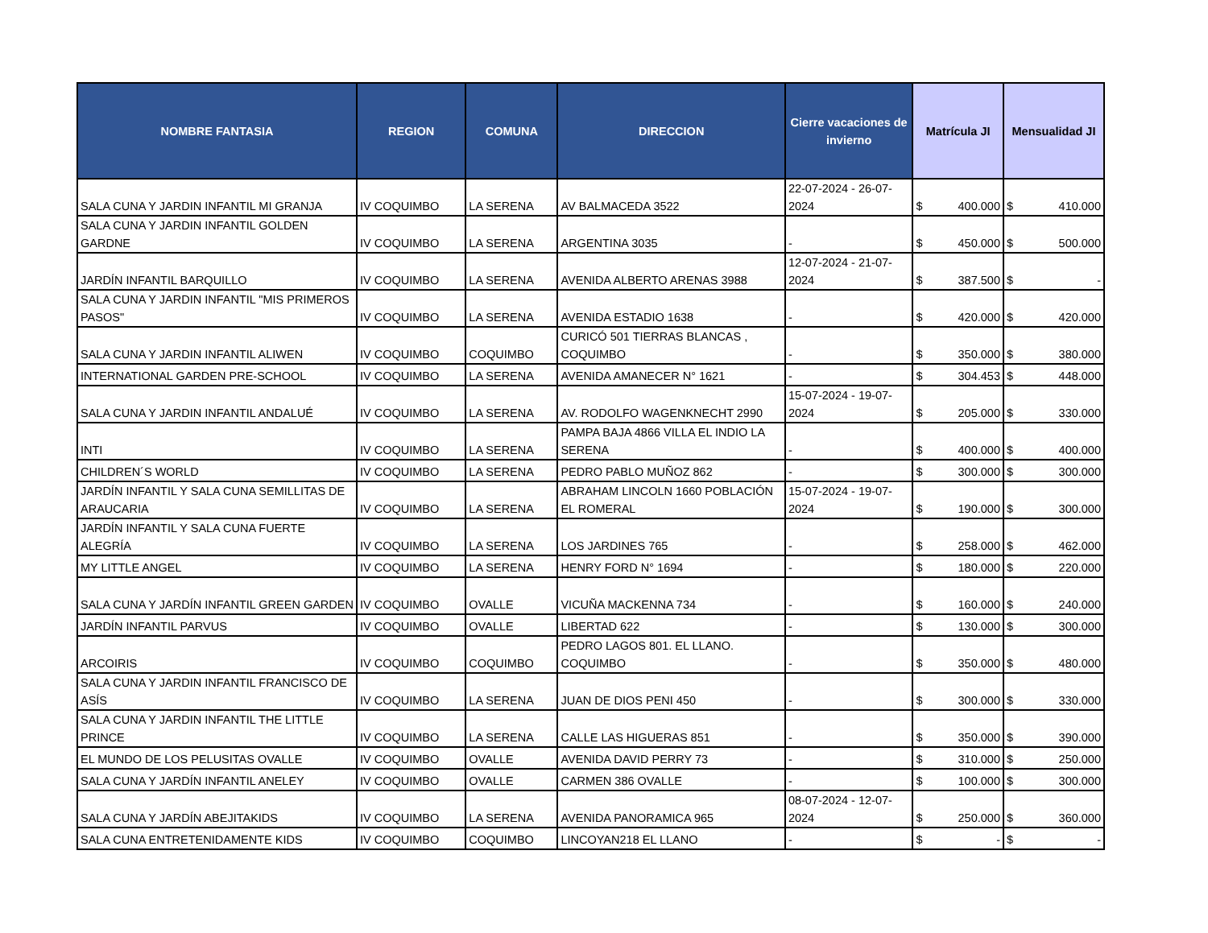| NOMBRE FANTASIA | REGION | COMUNA | DIRECCION | Cierre vacaciones de invierno | Matrícula JI | Mensualidad JI |
| --- | --- | --- | --- | --- | --- | --- |
| SALA CUNA Y JARDIN INFANTIL MI GRANJA | IV COQUIMBO | LA SERENA | AV BALMACEDA 3522 | 22-07-2024 - 26-07-2024 | $ 400.000 | $ 410.000 |
| SALA CUNA Y JARDIN INFANTIL GOLDEN GARDNE | IV COQUIMBO | LA SERENA | ARGENTINA 3035 | - | $ 450.000 | $ 500.000 |
| JARDÍN INFANTIL BARQUILLO | IV COQUIMBO | LA SERENA | AVENIDA ALBERTO ARENAS 3988 | 12-07-2024 - 21-07-2024 | $ 387.500 | $ - |
| SALA CUNA Y JARDIN INFANTIL "MIS PRIMEROS PASOS" | IV COQUIMBO | LA SERENA | AVENIDA ESTADIO 1638 | - | $ 420.000 | $ 420.000 |
| SALA CUNA Y JARDIN INFANTIL ALIWEN | IV COQUIMBO | COQUIMBO | CURICÓ 501 TIERRAS BLANCAS , COQUIMBO | - | $ 350.000 | $ 380.000 |
| INTERNATIONAL GARDEN PRE-SCHOOL | IV COQUIMBO | LA SERENA | AVENIDA AMANECER N° 1621 | - | $ 304.453 | $ 448.000 |
| SALA CUNA Y JARDIN INFANTIL ANDALUÉ | IV COQUIMBO | LA SERENA | AV. RODOLFO WAGENKNECHT 2990 | 15-07-2024 - 19-07-2024 | $ 205.000 | $ 330.000 |
| INTI | IV COQUIMBO | LA SERENA | PAMPA BAJA 4866 VILLA EL INDIO LA SERENA | - | $ 400.000 | $ 400.000 |
| CHILDREN´S WORLD | IV COQUIMBO | LA SERENA | PEDRO PABLO MUÑOZ 862 | - | $ 300.000 | $ 300.000 |
| JARDÍN INFANTIL Y SALA CUNA SEMILLITAS DE ARAUCARIA | IV COQUIMBO | LA SERENA | ABRAHAM LINCOLN 1660 POBLACIÓN EL ROMERAL | 15-07-2024 - 19-07-2024 | $ 190.000 | $ 300.000 |
| JARDÍN INFANTIL Y SALA CUNA FUERTE ALEGRÍA | IV COQUIMBO | LA SERENA | LOS JARDINES 765 | - | $ 258.000 | $ 462.000 |
| MY LITTLE ANGEL | IV COQUIMBO | LA SERENA | HENRY FORD N° 1694 | - | $ 180.000 | $ 220.000 |
| SALA CUNA Y JARDÍN INFANTIL GREEN GARDEN | IV COQUIMBO | OVALLE | VICUÑA MACKENNA 734 | - | $ 160.000 | $ 240.000 |
| JARDÍN INFANTIL PARVUS | IV COQUIMBO | OVALLE | LIBERTAD 622 | - | $ 130.000 | $ 300.000 |
| ARCOIRIS | IV COQUIMBO | COQUIMBO | PEDRO LAGOS 801. EL LLANO. COQUIMBO | - | $ 350.000 | $ 480.000 |
| SALA CUNA Y JARDIN INFANTIL FRANCISCO DE ASÍS | IV COQUIMBO | LA SERENA | JUAN DE DIOS PENI 450 | - | $ 300.000 | $ 330.000 |
| SALA CUNA Y JARDIN INFANTIL THE LITTLE PRINCE | IV COQUIMBO | LA SERENA | CALLE LAS HIGUERAS 851 | - | $ 350.000 | $ 390.000 |
| EL MUNDO DE LOS PELUSITAS OVALLE | IV COQUIMBO | OVALLE | AVENIDA DAVID PERRY 73 | - | $ 310.000 | $ 250.000 |
| SALA CUNA Y JARDÍN INFANTIL ANELEY | IV COQUIMBO | OVALLE | CARMEN 386 OVALLE | - | $ 100.000 | $ 300.000 |
| SALA CUNA Y JARDÍN ABEJITAKIDS | IV COQUIMBO | LA SERENA | AVENIDA PANORAMICA 965 | 08-07-2024 - 12-07-2024 | $ 250.000 | $ 360.000 |
| SALA CUNA ENTRETENIDAMENTE KIDS | IV COQUIMBO | COQUIMBO | LINCOYAN218 EL LLANO | - | $ - | $ - |